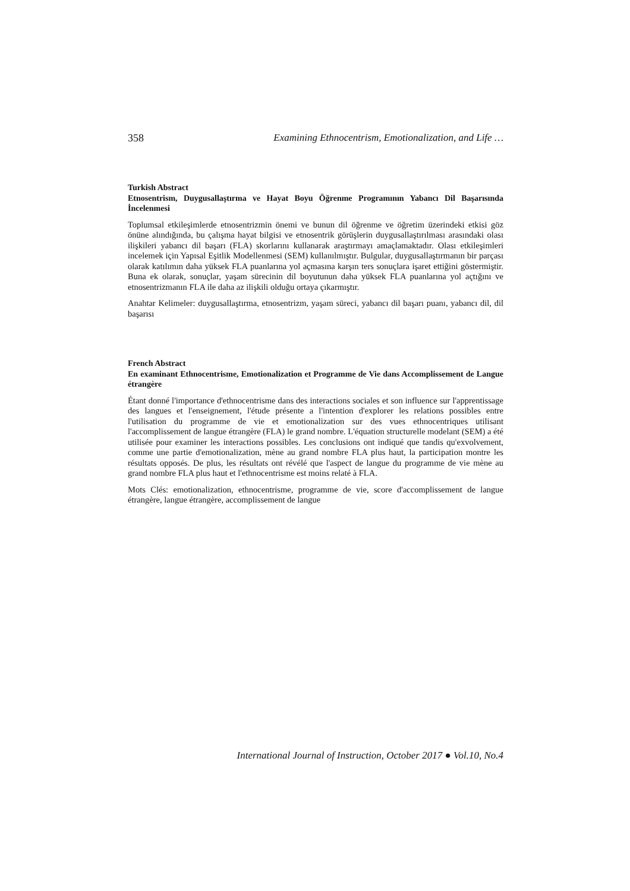358 Examining Ethnocentrism, Emotionalization, and Life …
Turkish Abstract
Etnosentrism, Duygusallaştırma ve Hayat Boyu Öğrenme Programının Yabancı Dil Başarısında İncelenmesi
Toplumsal etkileşimlerde etnosentrizmin önemi ve bunun dil öğrenme ve öğretim üzerindeki etkisi göz önüne alındığında, bu çalışma hayat bilgisi ve etnosentrik görüşlerin duygusallaştırılması arasındaki olası ilişkileri yabancı dil başarı (FLA) skorlarını kullanarak araştırmayı amaçlamaktadır. Olası etkileşimleri incelemek için Yapısal Eşitlik Modellenmesi (SEM) kullanılmıştır. Bulgular, duygusallaştırmanın bir parçası olarak katılımın daha yüksek FLA puanlarına yol açmasına karşın ters sonuçlara işaret ettiğini göstermiştir. Buna ek olarak, sonuçlar, yaşam sürecinin dil boyutunun daha yüksek FLA puanlarına yol açtığını ve etnosentrizmanın FLA ile daha az ilişkili olduğu ortaya çıkarmıştır.
Anahtar Kelimeler: duygusallaştırma, etnosentrizm, yaşam süreci, yabancı dil başarı puanı, yabancı dil, dil başarısı
French Abstract
En examinant Ethnocentrisme, Emotionalization et Programme de Vie dans Accomplissement de Langue étrangère
Étant donné l'importance d'ethnocentrisme dans des interactions sociales et son influence sur l'apprentissage des langues et l'enseignement, l'étude présente a l'intention d'explorer les relations possibles entre l'utilisation du programme de vie et emotionalization sur des vues ethnocentriques utilisant l'accomplissement de langue étrangère (FLA) le grand nombre. L'équation structurelle modelant (SEM) a été utilisée pour examiner les interactions possibles. Les conclusions ont indiqué que tandis qu'exvolvement, comme une partie d'emotionalization, mène au grand nombre FLA plus haut, la participation montre les résultats opposés. De plus, les résultats ont révélé que l'aspect de langue du programme de vie mène au grand nombre FLA plus haut et l'ethnocentrisme est moins relaté à FLA.
Mots Clés: emotionalization, ethnocentrisme, programme de vie, score d'accomplissement de langue étrangère, langue étrangère, accomplissement de langue
International Journal of Instruction, October 2017 ● Vol.10, No.4